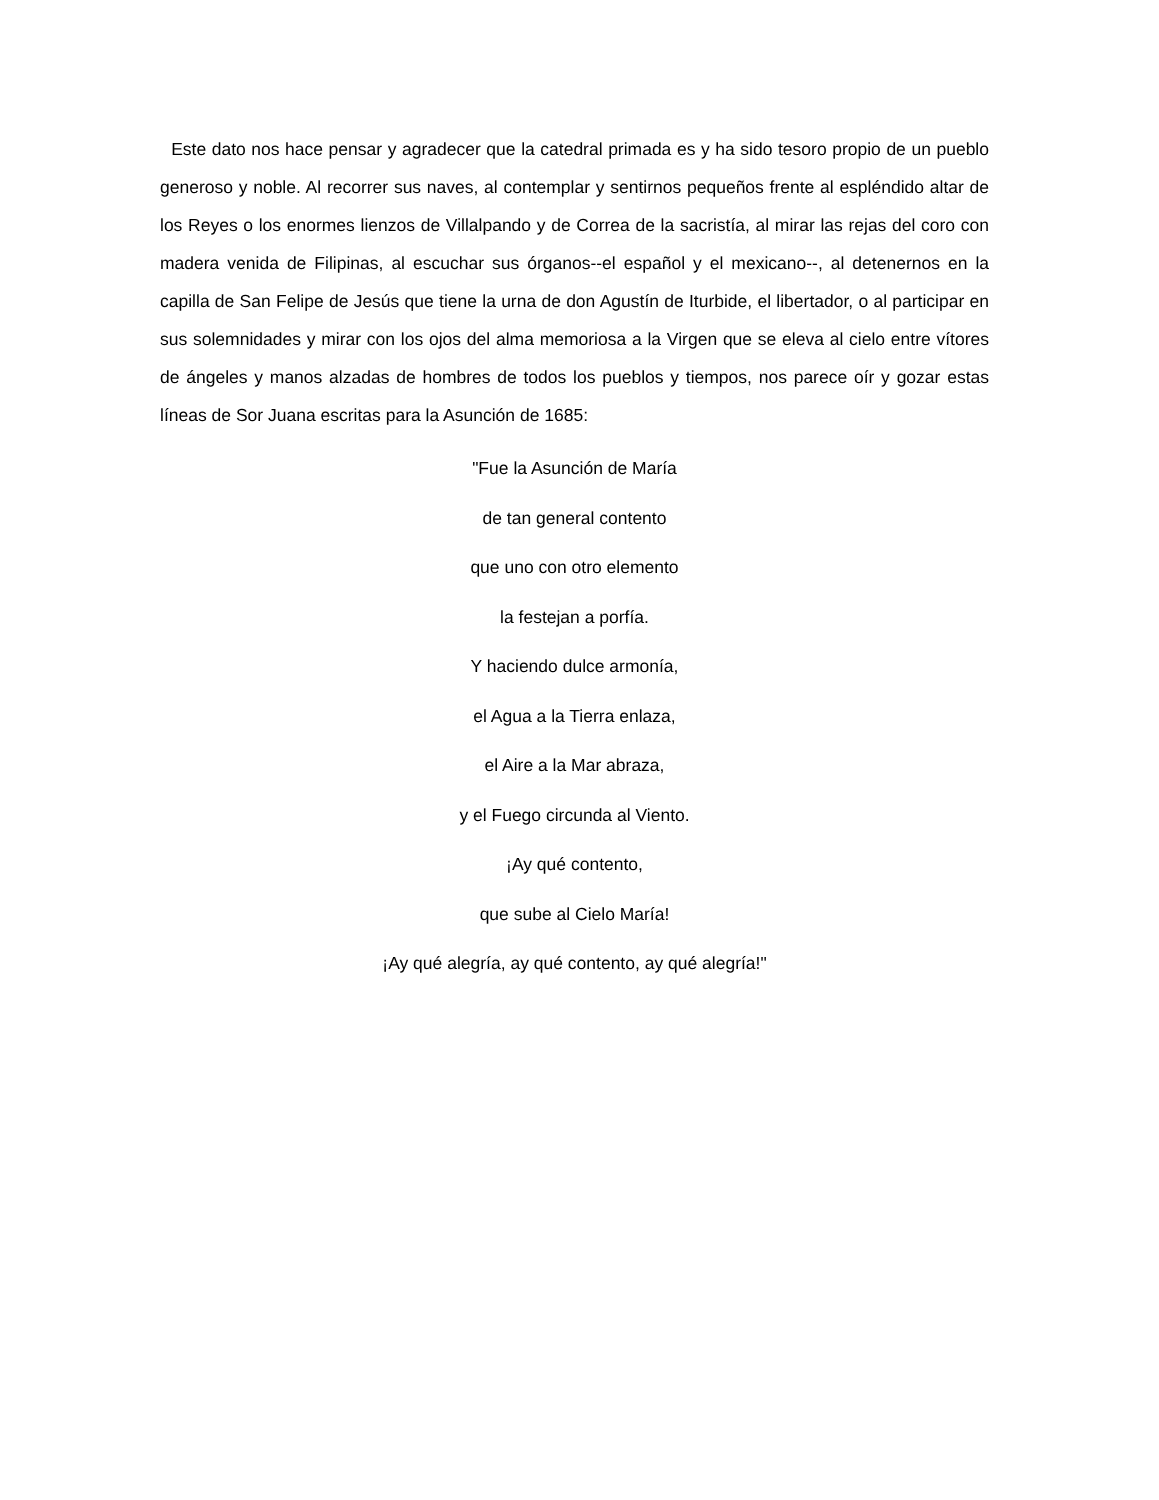Este dato nos hace pensar y agradecer que la catedral primada es y ha sido tesoro propio de un pueblo generoso y noble. Al recorrer sus naves, al contemplar y sentirnos pequeños frente al espléndido altar de los Reyes o los enormes lienzos de Villalpando y de Correa de la sacristía, al mirar las rejas del coro con madera venida de Filipinas, al escuchar sus órganos--el español y el mexicano--, al detenernos en la capilla de San Felipe de Jesús que tiene la urna de don Agustín de Iturbide, el libertador, o al participar en sus solemnidades y mirar con los ojos del alma memoriosa a la Virgen que se eleva al cielo entre vítores de ángeles y manos alzadas de hombres de todos los pueblos y tiempos, nos parece oír y gozar estas líneas de Sor Juana escritas para la Asunción de 1685:
"Fue la Asunción de María
de tan general contento
que uno con otro elemento
la festejan a porfía.
Y haciendo dulce armonía,
el Agua a la Tierra enlaza,
el Aire a la Mar abraza,
y el Fuego circunda al Viento.
¡Ay qué contento,
que sube al Cielo María!
¡Ay qué alegría, ay qué contento, ay qué alegría!"